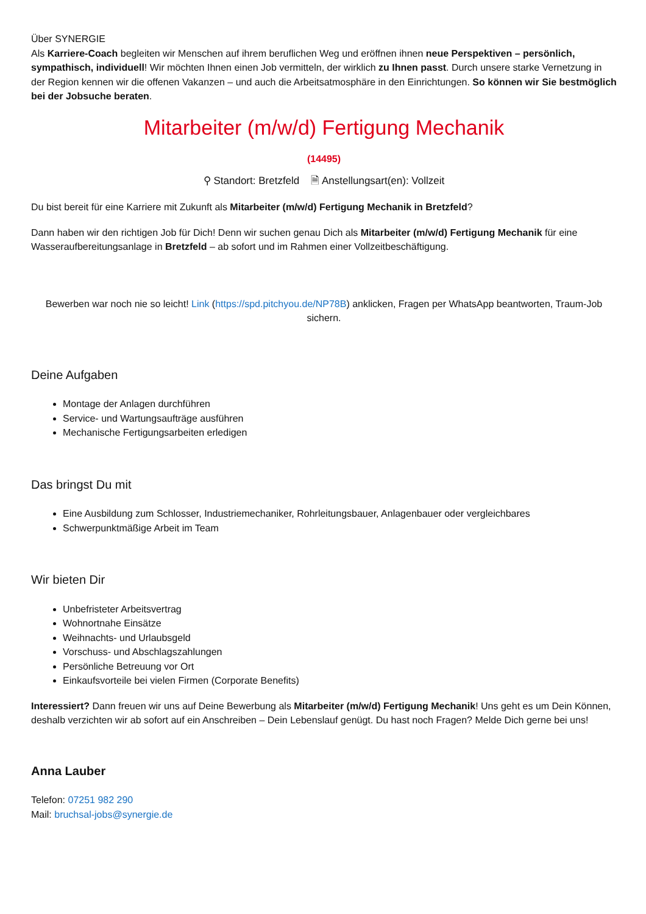Über SYNERGIE
Als Karriere-Coach begleiten wir Menschen auf ihrem beruflichen Weg und eröffnen ihnen neue Perspektiven – persönlich, sympathisch, individuell! Wir möchten Ihnen einen Job vermitteln, der wirklich zu Ihnen passt. Durch unsere starke Vernetzung in der Region kennen wir die offenen Vakanzen – und auch die Arbeitsatmosphäre in den Einrichtungen. So können wir Sie bestmöglich bei der Jobsuche beraten.
Mitarbeiter (m/w/d) Fertigung Mechanik
(14495)
⚲ Standort: Bretzfeld 🗎 Anstellungsart(en): Vollzeit
Du bist bereit für eine Karriere mit Zukunft als Mitarbeiter (m/w/d) Fertigung Mechanik in Bretzfeld?
Dann haben wir den richtigen Job für Dich! Denn wir suchen genau Dich als Mitarbeiter (m/w/d) Fertigung Mechanik für eine Wasseraufbereitungsanlage in Bretzfeld – ab sofort und im Rahmen einer Vollzeitbeschäftigung.
Bewerben war noch nie so leicht! Link (https://spd.pitchyou.de/NP78B) anklicken, Fragen per WhatsApp beantworten, Traum-Job sichern.
Deine Aufgaben
Montage der Anlagen durchführen
Service- und Wartungsaufträge ausführen
Mechanische Fertigungsarbeiten erledigen
Das bringst Du mit
Eine Ausbildung zum Schlosser, Industriemechaniker, Rohrleitungsbauer, Anlagenbauer oder vergleichbares
Schwerpunktmäßige Arbeit im Team
Wir bieten Dir
Unbefristeter Arbeitsvertrag
Wohnortnahe Einsätze
Weihnachts- und Urlaubsgeld
Vorschuss- und Abschlagszahlungen
Persönliche Betreuung vor Ort
Einkaufsvorteile bei vielen Firmen (Corporate Benefits)
Interessiert? Dann freuen wir uns auf Deine Bewerbung als Mitarbeiter (m/w/d) Fertigung Mechanik! Uns geht es um Dein Können, deshalb verzichten wir ab sofort auf ein Anschreiben – Dein Lebenslauf genügt. Du hast noch Fragen? Melde Dich gerne bei uns!
Anna Lauber
Telefon: 07251 982 290
Mail: bruchsal-jobs@synergie.de